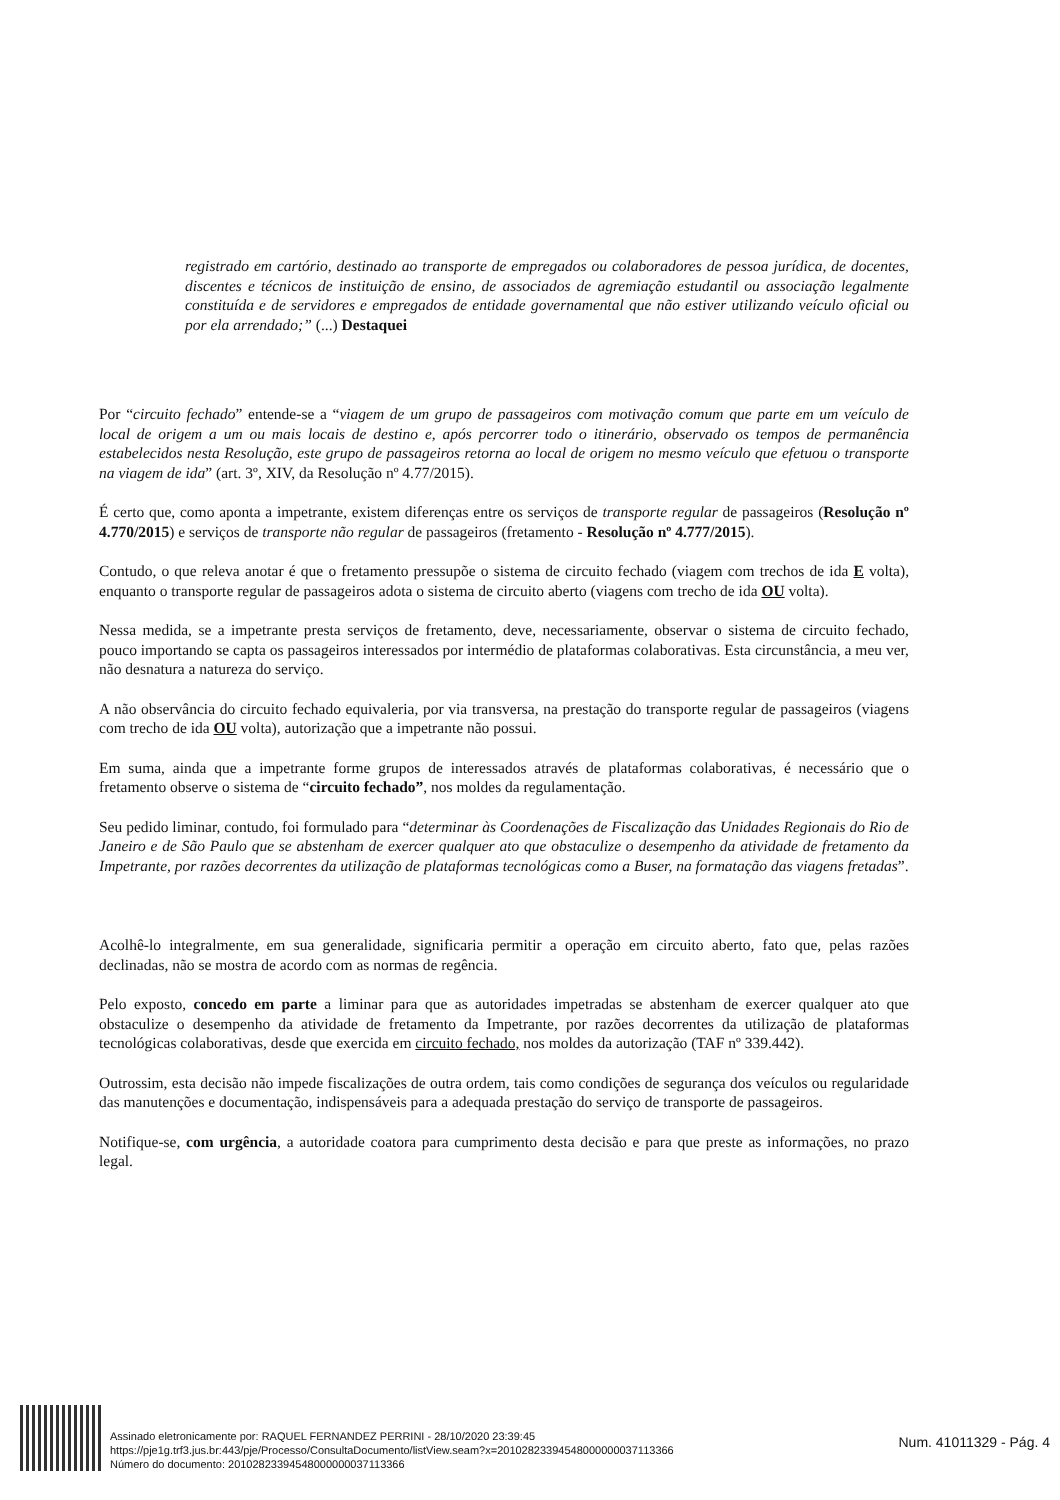registrado em cartório, destinado ao transporte de empregados ou colaboradores de pessoa jurídica, de docentes, discentes e técnicos de instituição de ensino, de associados de agremiação estudantil ou associação legalmente constituída e de servidores e empregados de entidade governamental que não estiver utilizando veículo oficial ou por ela arrendado;” (...) Destaquei
Por “circuito fechado” entende-se a “viagem de um grupo de passageiros com motivação comum que parte em um veículo de local de origem a um ou mais locais de destino e, após percorrer todo o itinerário, observado os tempos de permanência estabelecidos nesta Resolução, este grupo de passageiros retorna ao local de origem no mesmo veículo que efetuou o transporte na viagem de ida” (art. 3º, XIV, da Resolução nº 4.77/2015).
É certo que, como aponta a impetrante, existem diferenças entre os serviços de transporte regular de passageiros (Resolução nº 4.770/2015) e serviços de transporte não regular de passageiros (fretamento - Resolução nº 4.777/2015).
Contudo, o que releva anotar é que o fretamento pressupõe o sistema de circuito fechado (viagem com trechos de ida E volta), enquanto o transporte regular de passageiros adota o sistema de circuito aberto (viagens com trecho de ida OU volta).
Nessa medida, se a impetrante presta serviços de fretamento, deve, necessariamente, observar o sistema de circuito fechado, pouco importando se capta os passageiros interessados por intermédio de plataformas colaborativas. Esta circunstância, a meu ver, não desnatura a natureza do serviço.
A não observância do circuito fechado equivaleria, por via transversa, na prestação do transporte regular de passageiros (viagens com trecho de ida OU volta), autorização que a impetrante não possui.
Em suma, ainda que a impetrante forme grupos de interessados através de plataformas colaborativas, é necessário que o fretamento observe o sistema de “circuito fechado”, nos moldes da regulamentação.
Seu pedido liminar, contudo, foi formulado para “determinar às Coordenações de Fiscalização das Unidades Regionais do Rio de Janeiro e de São Paulo que se abstenham de exercer qualquer ato que obstaculize o desempenho da atividade de fretamento da Impetrante, por razões decorrentes da utilização de plataformas tecnológicas como a Buser, na formatação das viagens fretadas”.
Acolhê-lo integralmente, em sua generalidade, significaria permitir a operação em circuito aberto, fato que, pelas razões declinadas, não se mostra de acordo com as normas de regência.
Pelo exposto, concedo em parte a liminar para que as autoridades impetradas se abstenham de exercer qualquer ato que obstaculize o desempenho da atividade de fretamento da Impetrante, por razões decorrentes da utilização de plataformas tecnológicas colaborativas, desde que exercida em circuito fechado, nos moldes da autorização (TAF nº 339.442).
Outrossim, esta decisão não impede fiscalizações de outra ordem, tais como condições de segurança dos veículos ou regularidade das manutenções e documentação, indispensáveis para a adequada prestação do serviço de transporte de passageiros.
Notifique-se, com urgência, a autoridade coatora para cumprimento desta decisão e para que preste as informações, no prazo legal.
Assinado eletronicamente por: RAQUEL FERNANDEZ PERRINI - 28/10/2020 23:39:45
https://pje1g.trf3.jus.br:443/pje/Processo/ConsultaDocumento/listView.seam?x=20102823394548000000037113366
Número do documento: 20102823394548000000037113366
Num. 41011329 - Pág. 4